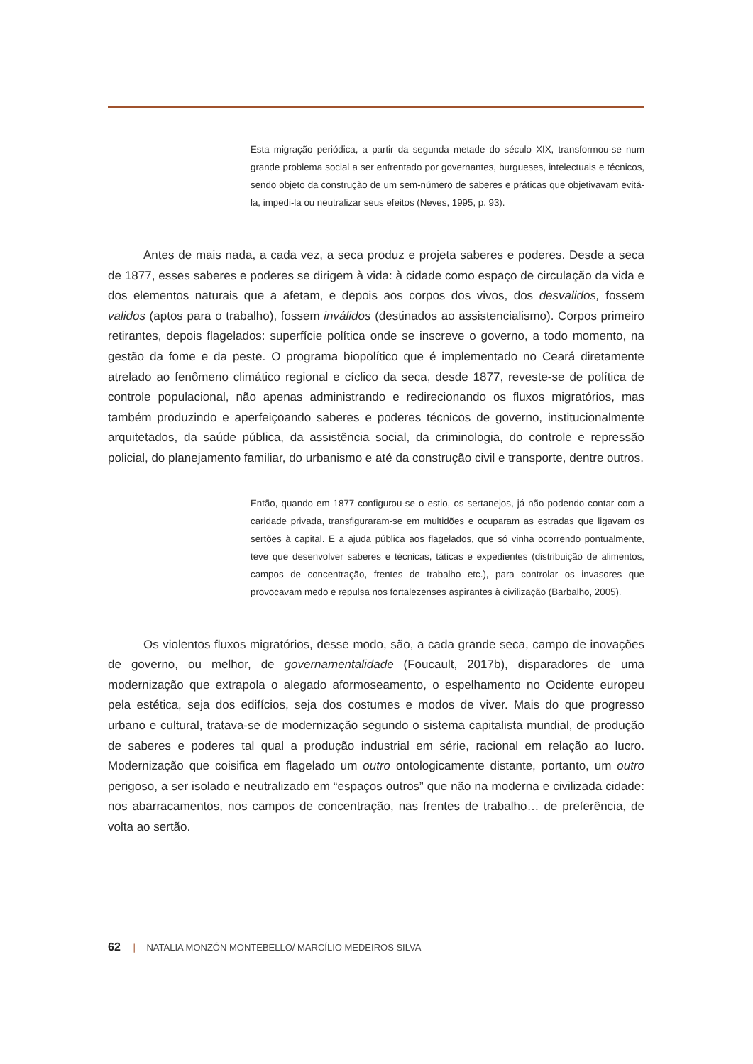Esta migração periódica, a partir da segunda metade do século XIX, transformou-se num grande problema social a ser enfrentado por governantes, burgueses, intelectuais e técnicos, sendo objeto da construção de um sem-número de saberes e práticas que objetivavam evitá-la, impedi-la ou neutralizar seus efeitos (Neves, 1995, p. 93).
Antes de mais nada, a cada vez, a seca produz e projeta saberes e poderes. Desde a seca de 1877, esses saberes e poderes se dirigem à vida: à cidade como espaço de circulação da vida e dos elementos naturais que a afetam, e depois aos corpos dos vivos, dos desvalidos, fossem validos (aptos para o trabalho), fossem inválidos (destinados ao assistencialismo). Corpos primeiro retirantes, depois flagelados: superfície política onde se inscreve o governo, a todo momento, na gestão da fome e da peste. O programa biopolítico que é implementado no Ceará diretamente atrelado ao fenômeno climático regional e cíclico da seca, desde 1877, reveste-se de política de controle populacional, não apenas administrando e redirecionando os fluxos migratórios, mas também produzindo e aperfeiçoando saberes e poderes técnicos de governo, institucionalmente arquitetados, da saúde pública, da assistência social, da criminologia, do controle e repressão policial, do planejamento familiar, do urbanismo e até da construção civil e transporte, dentre outros.
Então, quando em 1877 configurou-se o estio, os sertanejos, já não podendo contar com a caridade privada, transfiguraram-se em multidões e ocuparam as estradas que ligavam os sertões à capital. E a ajuda pública aos flagelados, que só vinha ocorrendo pontualmente, teve que desenvolver saberes e técnicas, táticas e expedientes (distribuição de alimentos, campos de concentração, frentes de trabalho etc.), para controlar os invasores que provocavam medo e repulsa nos fortalezenses aspirantes à civilização (Barbalho, 2005).
Os violentos fluxos migratórios, desse modo, são, a cada grande seca, campo de inovações de governo, ou melhor, de governamentalidade (Foucault, 2017b), disparadores de uma modernização que extrapola o alegado aformoseamento, o espelhamento no Ocidente europeu pela estética, seja dos edifícios, seja dos costumes e modos de viver. Mais do que progresso urbano e cultural, tratava-se de modernização segundo o sistema capitalista mundial, de produção de saberes e poderes tal qual a produção industrial em série, racional em relação ao lucro. Modernização que coisifica em flagelado um outro ontologicamente distante, portanto, um outro perigoso, a ser isolado e neutralizado em “espaços outros” que não na moderna e civilizada cidade: nos abarracamentos, nos campos de concentração, nas frentes de trabalho… de preferência, de volta ao sertão.
62 | NATALIA MONZÓN MONTEBELLO/ MARCÍLIO MEDEIROS SILVA